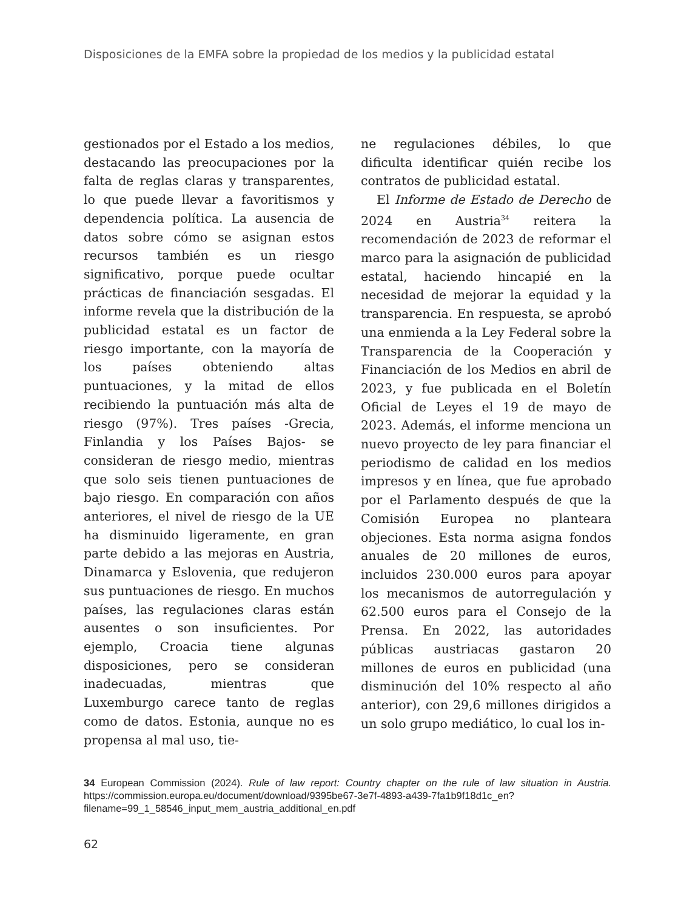Disposiciones de la EMFA sobre la propiedad de los medios y la publicidad estatal
gestionados por el Estado a los medios, destacando las preocupaciones por la falta de reglas claras y transparentes, lo que puede llevar a favoritismos y dependencia política. La ausencia de datos sobre cómo se asignan estos recursos también es un riesgo significativo, porque puede ocultar prácticas de financiación sesgadas. El informe revela que la distribución de la publicidad estatal es un factor de riesgo importante, con la mayoría de los países obteniendo altas puntuaciones, y la mitad de ellos recibiendo la puntuación más alta de riesgo (97%). Tres países -Grecia, Finlandia y los Países Bajos- se consideran de riesgo medio, mientras que solo seis tienen puntuaciones de bajo riesgo. En comparación con años anteriores, el nivel de riesgo de la UE ha disminuido ligeramente, en gran parte debido a las mejoras en Austria, Dinamarca y Eslovenia, que redujeron sus puntuaciones de riesgo. En muchos países, las regulaciones claras están ausentes o son insuficientes. Por ejemplo, Croacia tiene algunas disposiciones, pero se consideran inadecuadas, mientras que Luxemburgo carece tanto de reglas como de datos. Estonia, aunque no es propensa al mal uso, tie-
ne regulaciones débiles, lo que dificulta identificar quién recibe los contratos de publicidad estatal.
El Informe de Estado de Derecho de 2024 en Austria<sup>34</sup> reitera la recomendación de 2023 de reformar el marco para la asignación de publicidad estatal, haciendo hincapié en la necesidad de mejorar la equidad y la transparencia. En respuesta, se aprobó una enmienda a la Ley Federal sobre la Transparencia de la Cooperación y Financiación de los Medios en abril de 2023, y fue publicada en el Boletín Oficial de Leyes el 19 de mayo de 2023. Además, el informe menciona un nuevo proyecto de ley para financiar el periodismo de calidad en los medios impresos y en línea, que fue aprobado por el Parlamento después de que la Comisión Europea no planteara objeciones. Esta norma asigna fondos anuales de 20 millones de euros, incluidos 230.000 euros para apoyar los mecanismos de autorregulación y 62.500 euros para el Consejo de la Prensa. En 2022, las autoridades públicas austriacas gastaron 20 millones de euros en publicidad (una disminución del 10% respecto al año anterior), con 29,6 millones dirigidos a un solo grupo mediático, lo cual los in-
34 European Commission (2024). Rule of law report: Country chapter on the rule of law situation in Austria. https://commission.europa.eu/document/download/9395be67-3e7f-4893-a439-7fa1b9f18d1c_en?filename=99_1_58546_input_mem_austria_additional_en.pdf
62